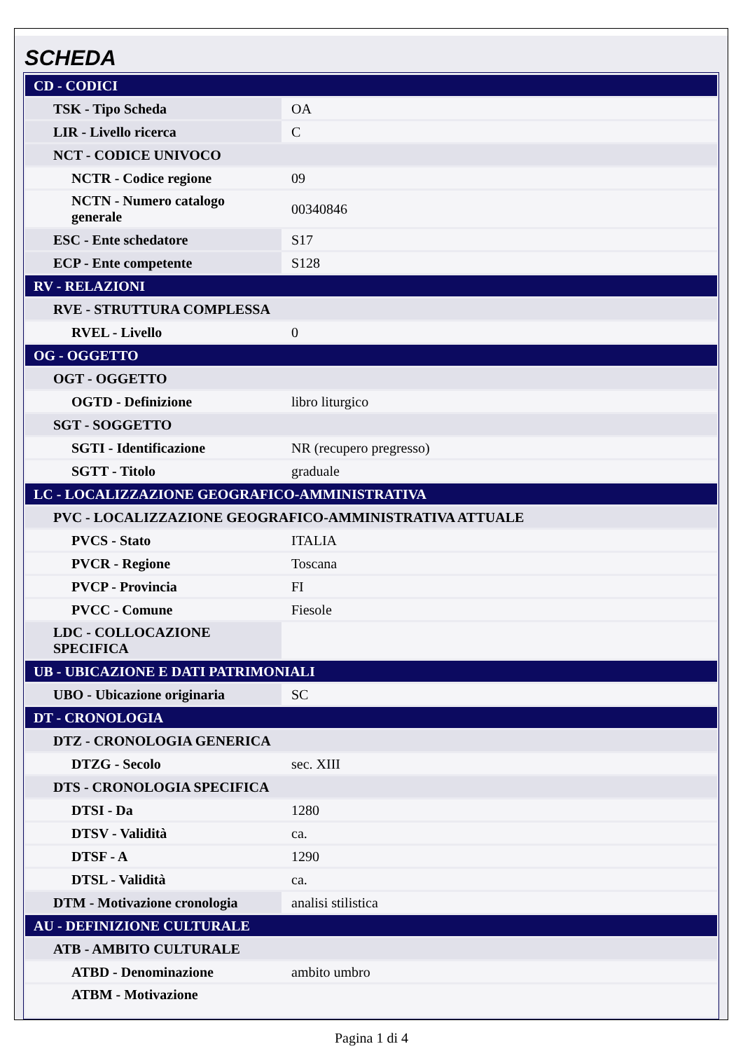SCHEDA
| CD - CODICI | |
| TSK - Tipo Scheda | OA |
| LIR - Livello ricerca | C |
| NCT - CODICE UNIVOCO | |
| NCTR - Codice regione | 09 |
| NCTN - Numero catalogo generale | 00340846 |
| ESC - Ente schedatore | S17 |
| ECP - Ente competente | S128 |
| RV - RELAZIONI | |
| RVE - STRUTTURA COMPLESSA | |
| RVEL - Livello | 0 |
| OG - OGGETTO | |
| OGT - OGGETTO | |
| OGTD - Definizione | libro liturgico |
| SGT - SOGGETTO | |
| SGTI - Identificazione | NR (recupero pregresso) |
| SGTT - Titolo | graduale |
| LC - LOCALIZZAZIONE GEOGRAFICO-AMMINISTRATIVA | |
| PVC - LOCALIZZAZIONE GEOGRAFICO-AMMINISTRATIVA ATTUALE | |
| PVCS - Stato | ITALIA |
| PVCR - Regione | Toscana |
| PVCP - Provincia | FI |
| PVCC - Comune | Fiesole |
| LDC - COLLOCAZIONE SPECIFICA | |
| UB - UBICAZIONE E DATI PATRIMONIALI | |
| UBO - Ubicazione originaria | SC |
| DT - CRONOLOGIA | |
| DTZ - CRONOLOGIA GENERICA | |
| DTZG - Secolo | sec. XIII |
| DTS - CRONOLOGIA SPECIFICA | |
| DTSI - Da | 1280 |
| DTSV - Validità | ca. |
| DTSF - A | 1290 |
| DTSL - Validità | ca. |
| DTM - Motivazione cronologia | analisi stilistica |
| AU - DEFINIZIONE CULTURALE | |
| ATB - AMBITO CULTURALE | |
| ATBD - Denominazione | ambito umbro |
| ATBM - Motivazione | |
Pagina 1 di 4